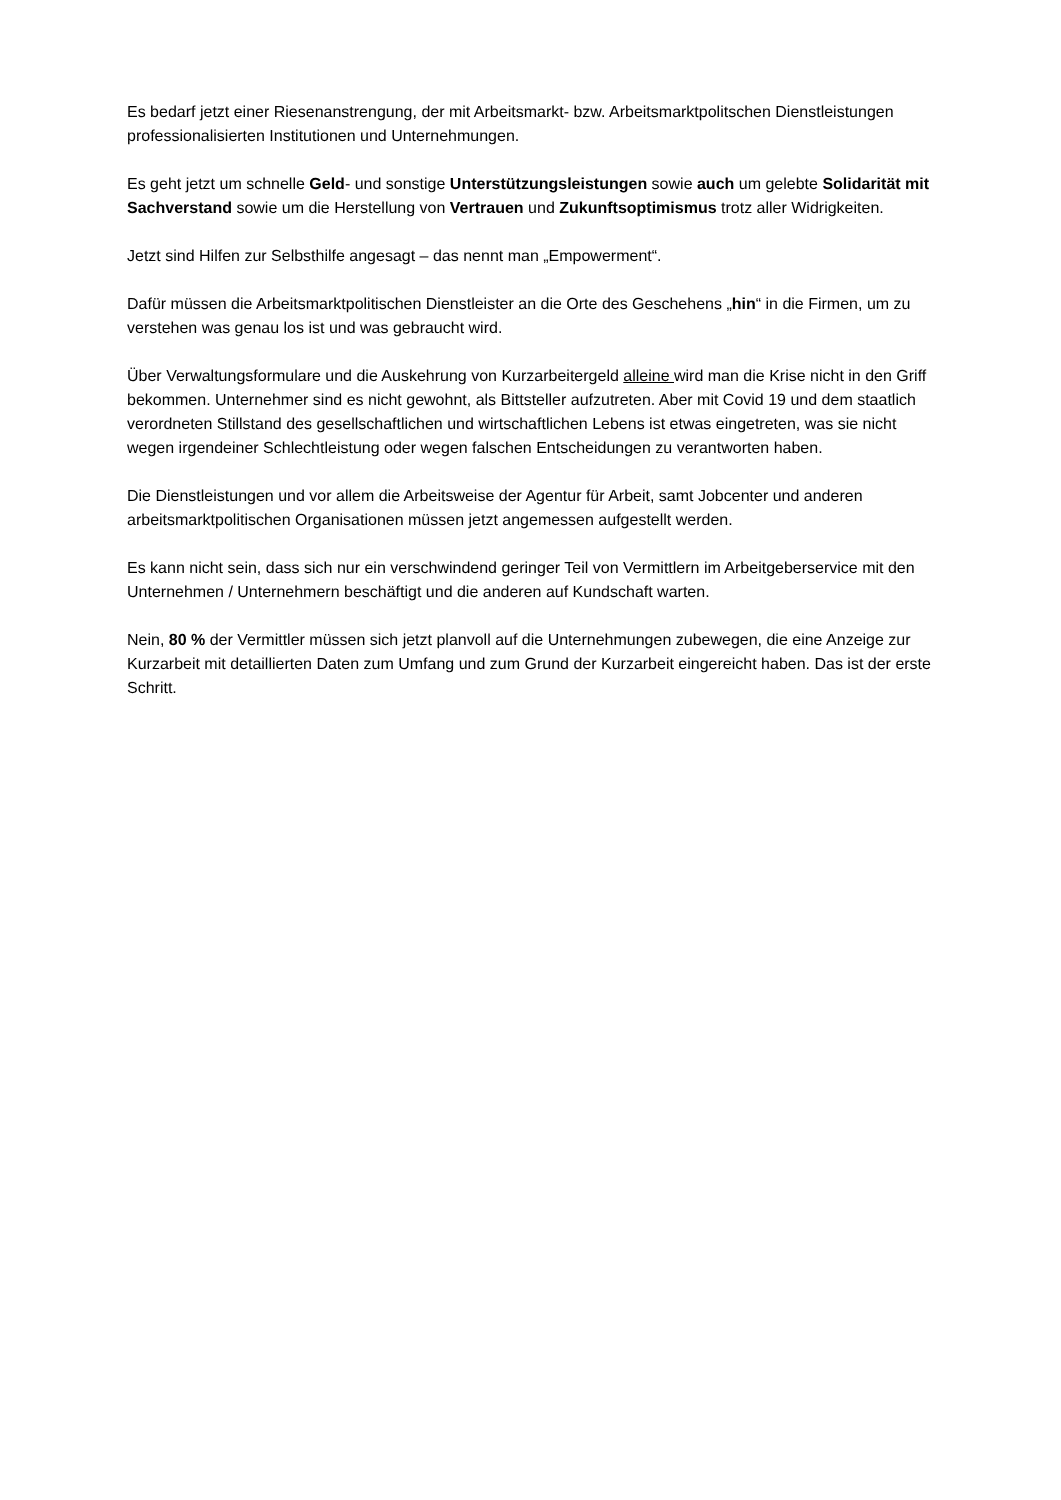Es bedarf jetzt einer Riesenanstrengung, der mit Arbeitsmarkt- bzw. Arbeitsmarktpolitschen Dienstleistungen professionalisierten Institutionen und Unternehmungen.
Es geht jetzt um schnelle Geld- und sonstige Unterstützungsleistungen sowie auch um gelebte Solidarität mit Sachverstand sowie um die Herstellung von Vertrauen und Zukunftsoptimismus trotz aller Widrigkeiten.
Jetzt sind Hilfen zur Selbsthilfe angesagt – das nennt man „Empowerment“.
Dafür müssen die Arbeitsmarktpolitischen Dienstleister an die Orte des Geschehens „hin“ in die Firmen, um zu verstehen was genau los ist und was gebraucht wird.
Über Verwaltungsformulare und die Auskehrung von Kurzarbeitergeld alleine wird man die Krise nicht in den Griff bekommen. Unternehmer sind es nicht gewohnt, als Bittsteller aufzutreten. Aber mit Covid 19 und dem staatlich verordneten Stillstand des gesellschaftlichen und wirtschaftlichen Lebens ist etwas eingetreten, was sie nicht wegen irgendeiner Schlechtleistung oder wegen falschen Entscheidungen zu verantworten haben.
Die Dienstleistungen und vor allem die Arbeitsweise der Agentur für Arbeit, samt Jobcenter und anderen arbeitsmarktpolitischen Organisationen müssen jetzt angemessen aufgestellt werden.
Es kann nicht sein, dass sich nur ein verschwindend geringer Teil von Vermittlern im Arbeitgeberservice mit den Unternehmen / Unternehmern beschäftigt und die anderen auf Kundschaft warten.
Nein, 80 % der Vermittler müssen sich jetzt planvoll auf die Unternehmungen zubewegen, die eine Anzeige zur Kurzarbeit mit detaillierten Daten zum Umfang und zum Grund der Kurzarbeit eingereicht haben. Das ist der erste Schritt.